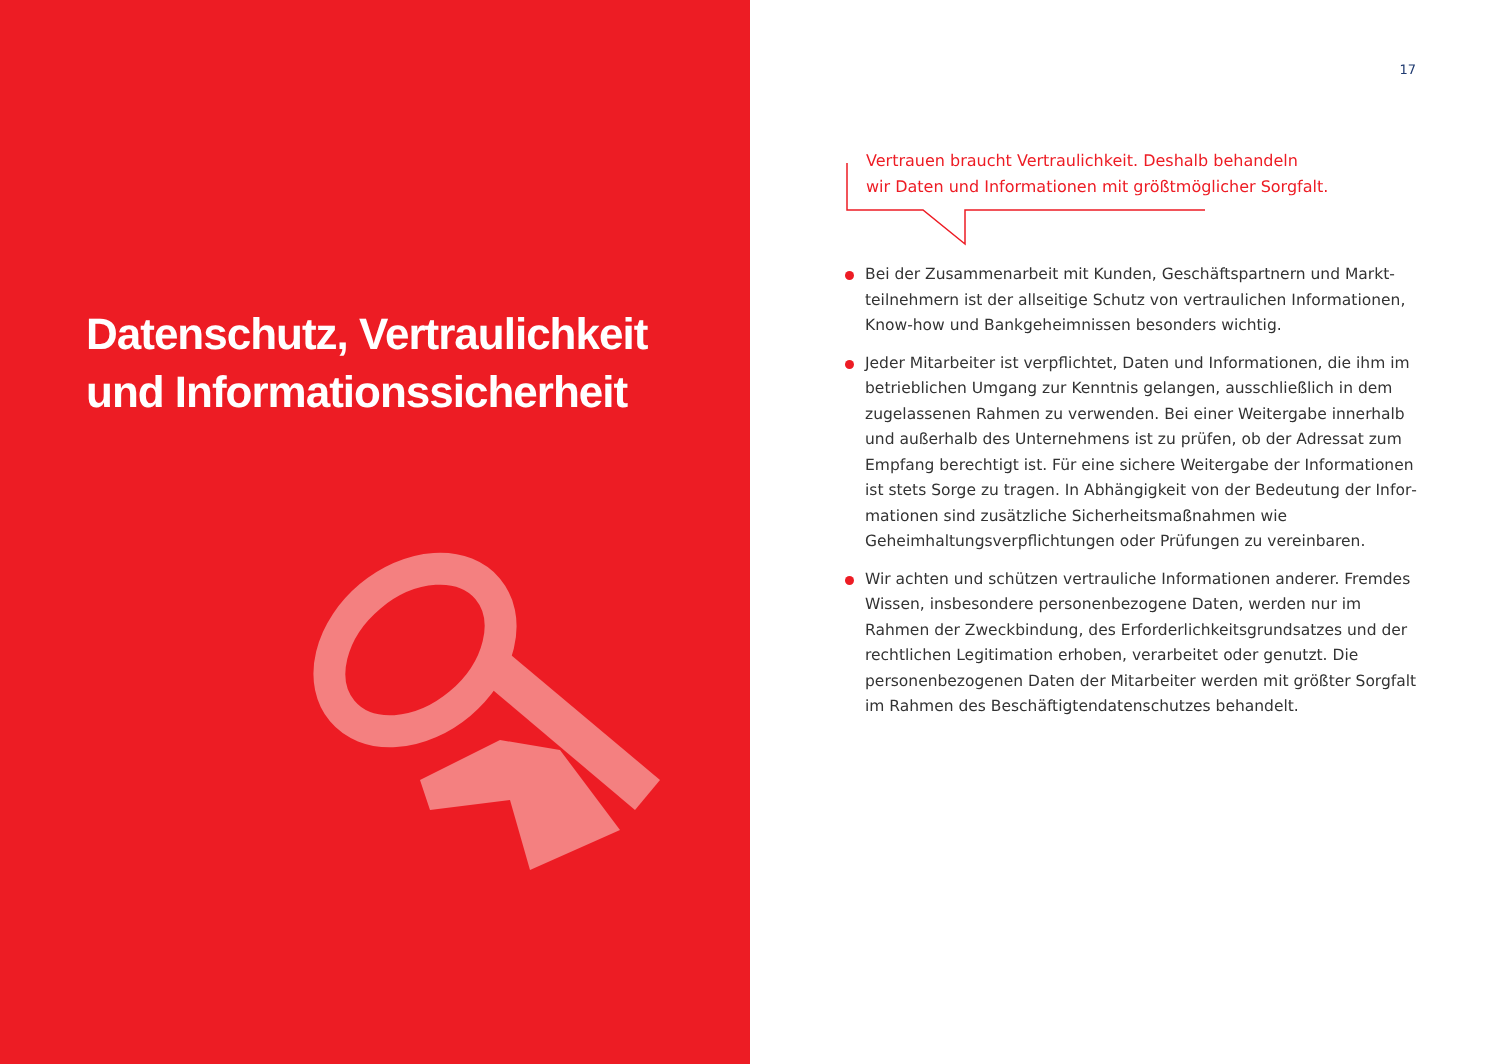Datenschutz, Vertraulichkeit
und Informationssicherheit
17
Vertrauen braucht Vertraulichkeit. Deshalb behandeln
wir Daten und Informationen mit größtmöglicher Sorgfalt.
Bei der Zusammenarbeit mit Kunden, Geschäftspartnern und Markt­teilnehmern ist der allseitige Schutz von vertraulichen Informationen, Know-how und Bankgeheimnissen besonders wichtig.
Jeder Mitarbeiter ist verpflichtet, Daten und Informationen, die ihm im betrieblichen Umgang zur Kenntnis gelangen, ausschließlich in dem zugelassenen Rahmen zu verwenden. Bei einer Weitergabe innerhalb und außerhalb des Unternehmens ist zu prüfen, ob der Adressat zum Empfang berechtigt ist. Für eine sichere Weitergabe der Informationen ist stets Sorge zu tragen. In Abhängigkeit von der Bedeutung der Infor­mationen sind zusätzliche Sicherheitsmaßnahmen wie Geheimhaltungs­verpflichtungen oder Prüfungen zu vereinbaren.
Wir achten und schützen vertrauliche Informationen anderer. Fremdes Wissen, insbesondere personenbezogene Daten, werden nur im Rahmen der Zweckbindung, des Erforderlichkeitsgrundsatzes und der rechtlichen Legitimation erhoben, verarbeitet oder genutzt. Die personenbezogenen Daten der Mitarbeiter werden mit größter Sorgfalt im Rahmen des Beschäftigtendatenschutzes behandelt.